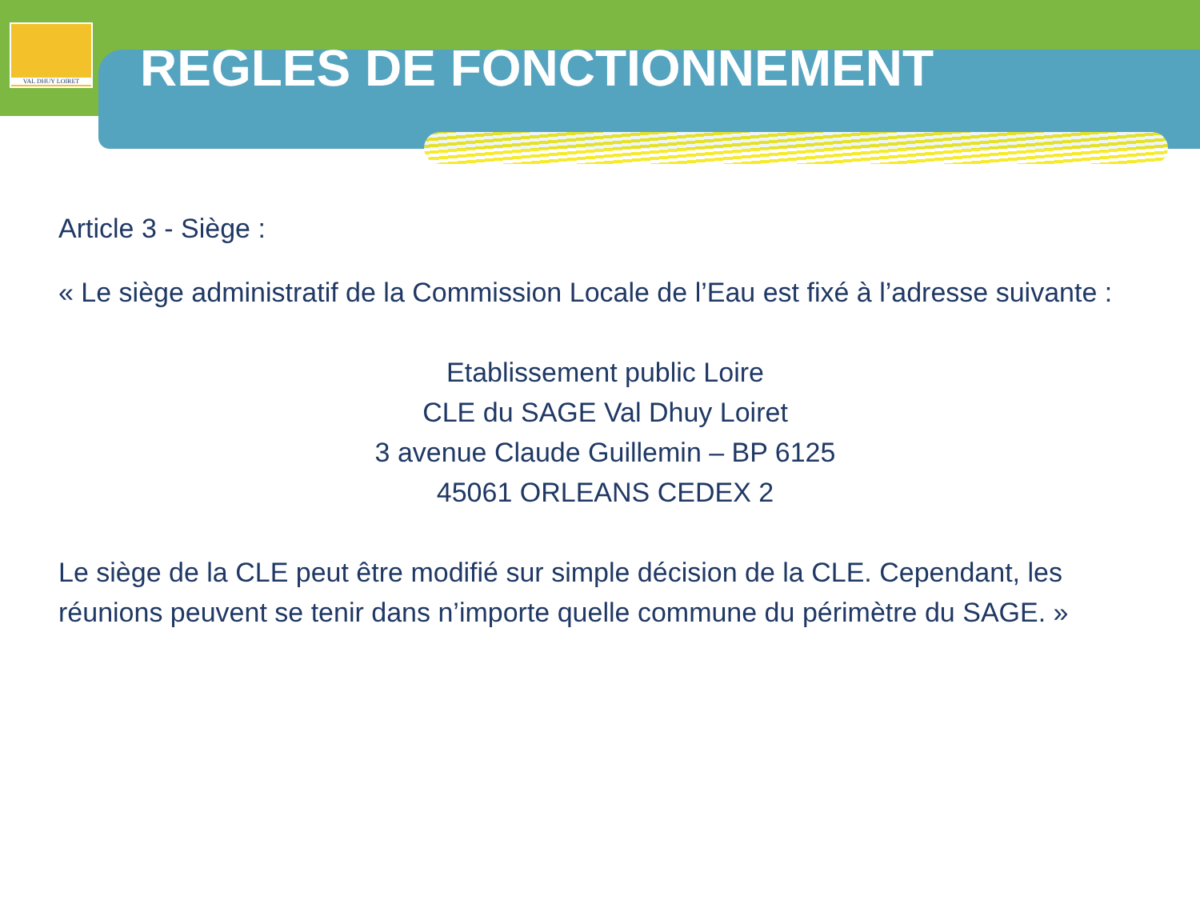VAL DHUY LOIRET
REGLES DE FONCTIONNEMENT
Article 3 - Siège :
« Le siège administratif de la Commission Locale de l’Eau est fixé à l’adresse suivante :
Etablissement public Loire
CLE du SAGE Val Dhuy Loiret
3 avenue Claude Guillemin – BP 6125
45061 ORLEANS CEDEX 2
Le siège de la CLE peut être modifié sur simple décision de la CLE. Cependant, les réunions peuvent se tenir dans n’importe quelle commune du périmètre du SAGE. »